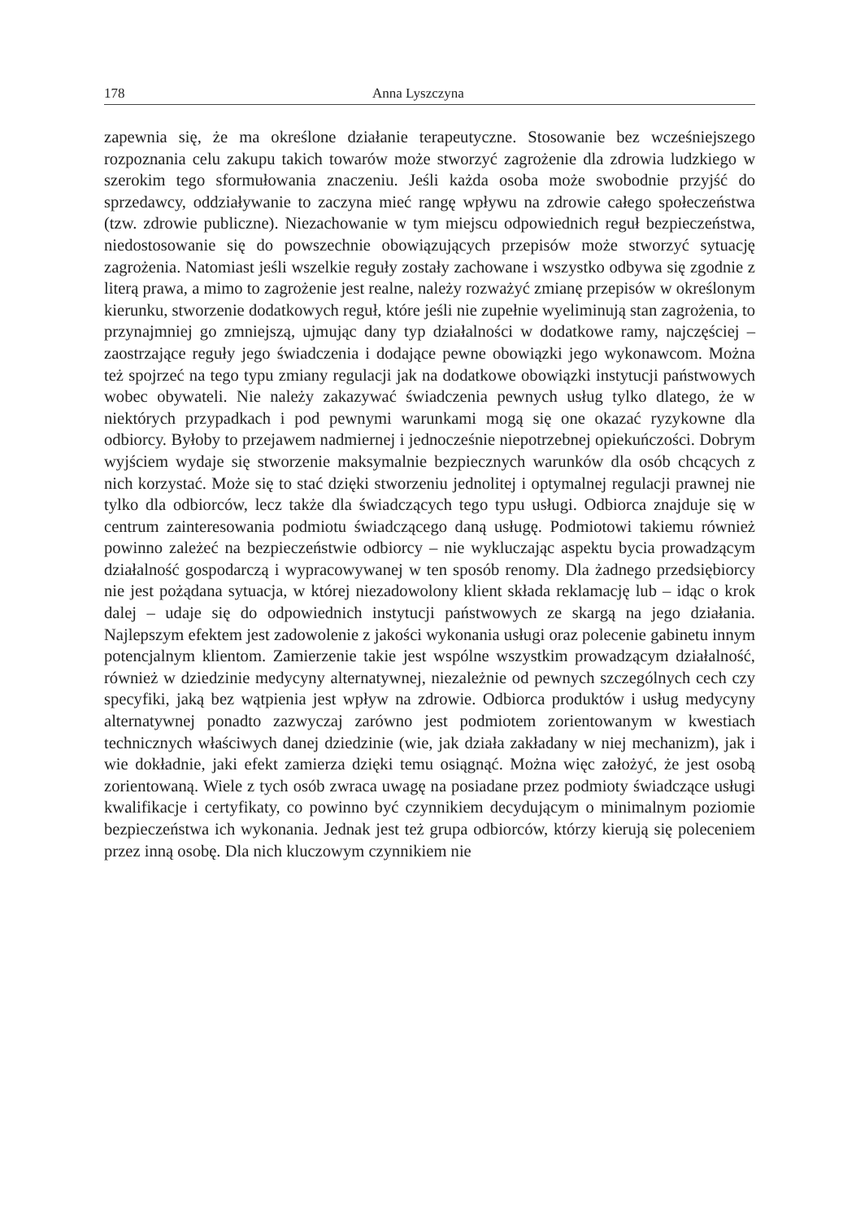178 Anna Lyszczyna
zapewnia się, że ma określone działanie terapeutyczne. Stosowanie bez wcześniejszego rozpoznania celu zakupu takich towarów może stworzyć zagrożenie dla zdrowia ludzkiego w szerokim tego sformułowania znaczeniu. Jeśli każda osoba może swobodnie przyjść do sprzedawcy, oddziaływanie to zaczyna mieć rangę wpływu na zdrowie całego społeczeństwa (tzw. zdrowie publiczne). Niezachowanie w tym miejscu odpowiednich reguł bezpieczeństwa, niedostosowanie się do powszechnie obowiązujących przepisów może stworzyć sytuację zagrożenia. Natomiast jeśli wszelkie reguły zostały zachowane i wszystko odbywa się zgodnie z literą prawa, a mimo to zagrożenie jest realne, należy rozważyć zmianę przepisów w określonym kierunku, stworzenie dodatkowych reguł, które jeśli nie zupełnie wyeliminują stan zagrożenia, to przynajmniej go zmniejszą, ujmując dany typ działalności w dodatkowe ramy, najczęściej – zaostrzające reguły jego świadczenia i dodające pewne obowiązki jego wykonawcom. Można też spojrzeć na tego typu zmiany regulacji jak na dodatkowe obowiązki instytucji państwowych wobec obywateli. Nie należy zakazywać świadczenia pewnych usług tylko dlatego, że w niektórych przypadkach i pod pewnymi warunkami mogą się one okazać ryzykowne dla odbiorcy. Byłoby to przejawem nadmiernej i jednocześnie niepotrzebnej opiekuńczości. Dobrym wyjściem wydaje się stworzenie maksymalnie bezpiecznych warunków dla osób chcących z nich korzystać. Może się to stać dzięki stworzeniu jednolitej i optymalnej regulacji prawnej nie tylko dla odbiorców, lecz także dla świadczących tego typu usługi. Odbiorca znajduje się w centrum zainteresowania podmiotu świadczącego daną usługę. Podmiotowi takiemu również powinno zależeć na bezpieczeństwie odbiorcy – nie wykluczając aspektu bycia prowadzącym działalność gospodarczą i wypracowywanej w ten sposób renomy. Dla żadnego przedsiębiorcy nie jest pożądana sytuacja, w której niezadowolony klient składa reklamację lub – idąc o krok dalej – udaje się do odpowiednich instytucji państwowych ze skargą na jego działania. Najlepszym efektem jest zadowolenie z jakości wykonania usługi oraz polecenie gabinetu innym potencjalnym klientom. Zamierzenie takie jest wspólne wszystkim prowadzącym działalność, również w dziedzinie medycyny alternatywnej, niezależnie od pewnych szczególnych cech czy specyfiki, jaką bez wątpienia jest wpływ na zdrowie. Odbiorca produktów i usług medycyny alternatywnej ponadto zazwyczaj zarówno jest podmiotem zorientowanym w kwestiach technicznych właściwych danej dziedzinie (wie, jak działa zakładany w niej mechanizm), jak i wie dokładnie, jaki efekt zamierza dzięki temu osiągnąć. Można więc założyć, że jest osobą zorientowaną. Wiele z tych osób zwraca uwagę na posiadane przez podmioty świadczące usługi kwalifikacje i certyfikaty, co powinno być czynnikiem decydującym o minimalnym poziomie bezpieczeństwa ich wykonania. Jednak jest też grupa odbiorców, którzy kierują się poleceniem przez inną osobę. Dla nich kluczowym czynnikiem nie